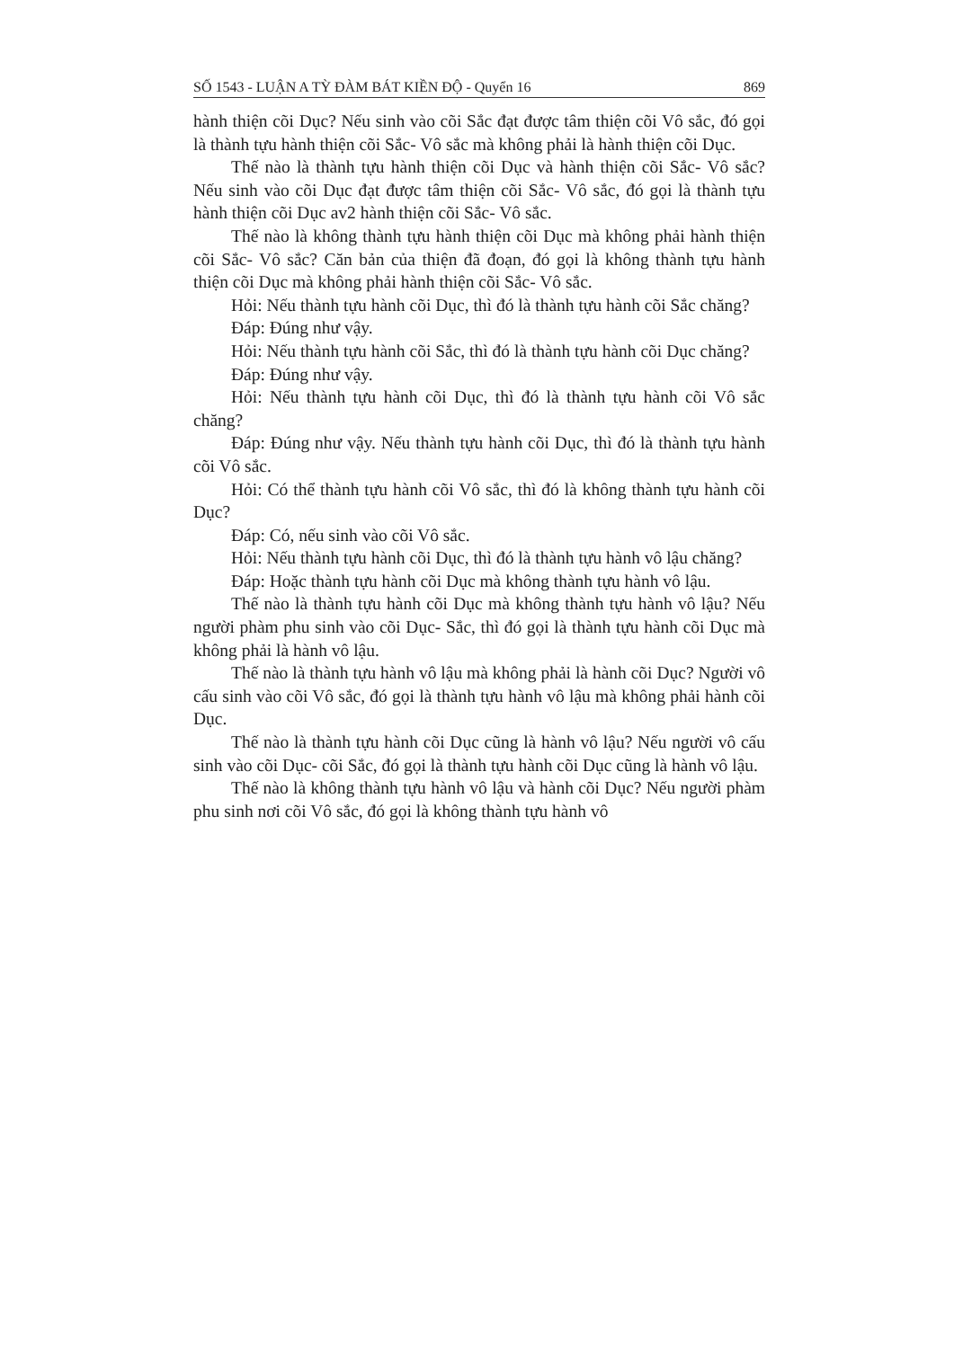SỐ 1543 - LUẬN A TỲ ĐÀM BÁT KIỀN ĐỘ - Quyển 16 869
hành thiện cõi Dục? Nếu sinh vào cõi Sắc đạt được tâm thiện cõi Vô sắc, đó gọi là thành tựu hành thiện cõi Sắc- Vô sắc mà không phải là hành thiện cõi Dục.
Thế nào là thành tựu hành thiện cõi Dục và hành thiện cõi Sắc- Vô sắc? Nếu sinh vào cõi Dục đạt được tâm thiện cõi Sắc- Vô sắc, đó gọi là thành tựu hành thiện cõi Dục av2 hành thiện cõi Sắc- Vô sắc.
Thế nào là không thành tựu hành thiện cõi Dục mà không phải hành thiện cõi Sắc- Vô sắc? Căn bản của thiện đã đoạn, đó gọi là không thành tựu hành thiện cõi Dục mà không phải hành thiện cõi Sắc- Vô sắc.
Hỏi: Nếu thành tựu hành cõi Dục, thì đó là thành tựu hành cõi Sắc chăng?
Đáp: Đúng như vậy.
Hỏi: Nếu thành tựu hành cõi Sắc, thì đó là thành tựu hành cõi Dục chăng?
Đáp: Đúng như vậy.
Hỏi: Nếu thành tựu hành cõi Dục, thì đó là thành tựu hành cõi Vô sắc chăng?
Đáp: Đúng như vậy. Nếu thành tựu hành cõi Dục, thì đó là thành tựu hành cõi Vô sắc.
Hỏi: Có thể thành tựu hành cõi Vô sắc, thì đó là không thành tựu hành cõi Dục?
Đáp: Có, nếu sinh vào cõi Vô sắc.
Hỏi: Nếu thành tựu hành cõi Dục, thì đó là thành tựu hành vô lậu chăng?
Đáp: Hoặc thành tựu hành cõi Dục mà không thành tựu hành vô lậu.
Thế nào là thành tựu hành cõi Dục mà không thành tựu hành vô lậu? Nếu người phàm phu sinh vào cõi Dục- Sắc, thì đó gọi là thành tựu hành cõi Dục mà không phải là hành vô lậu.
Thế nào là thành tựu hành vô lậu mà không phải là hành cõi Dục? Người vô cấu sinh vào cõi Vô sắc, đó gọi là thành tựu hành vô lậu mà không phải hành cõi Dục.
Thế nào là thành tựu hành cõi Dục cũng là hành vô lậu? Nếu người vô cấu sinh vào cõi Dục- cõi Sắc, đó gọi là thành tựu hành cõi Dục cũng là hành vô lậu.
Thế nào là không thành tựu hành vô lậu và hành cõi Dục? Nếu người phàm phu sinh nơi cõi Vô sắc, đó gọi là không thành tựu hành vô